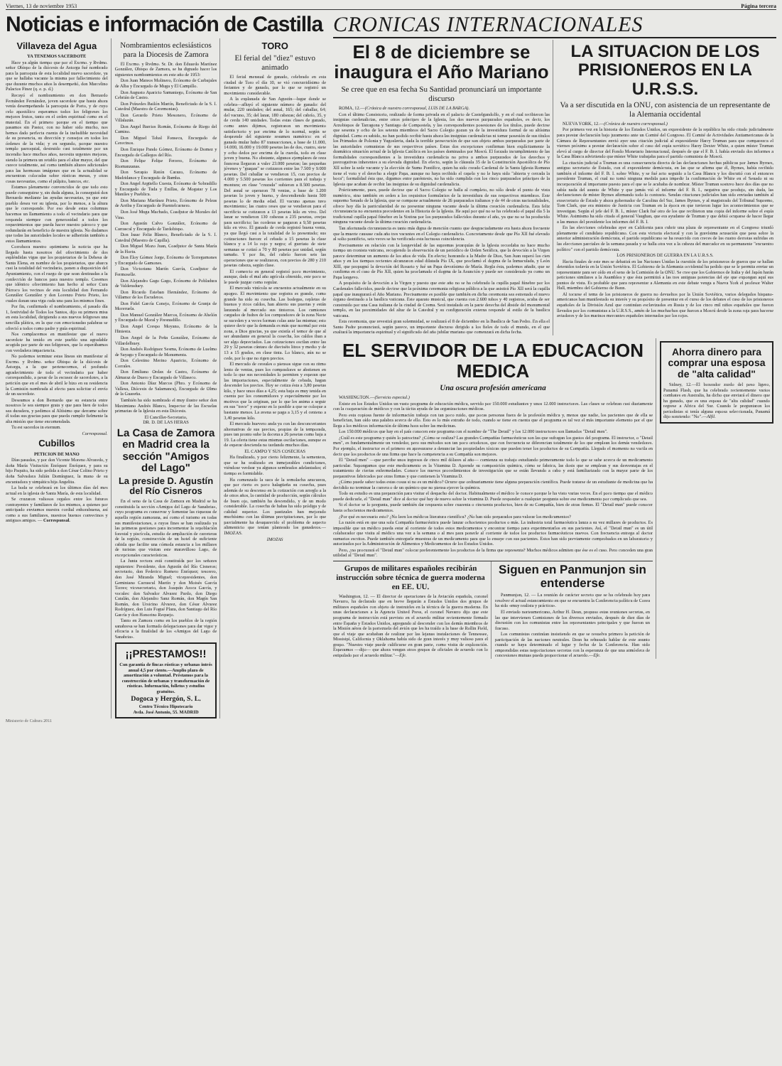Viernes, 13 de noviembre 1953 Página tercera
Noticias e información de Castilla
Villaveza del Agua
YA TENEMOS SACERDOTE
Hace ya algún tiempo que por el Excmo. y Rvdmo. señor Obispo de la diócesis de Astorga fué nombrado para la parroquia de esta localidad nuevo sacerdote, ya que se hallaba vacante la misma por fallecimiento del que durante muchos años la desempeñó, don Marcelino Palacios Finez (q. e. p. d.)
Recayó el nombramiento en don Bernardo Fernández Fernández, joven sacerdote que hasta ahora venía desempeñando la parroquia de Porto, y de cuyo celo apostólico esperamos todos los feligreses los mejores frutos, tanto en el orden espiritual como en el material. En el primero porque en el tiempo que pasamos sin Pastor, con no haber sido mucho, nos hemos dado perfecta cuenta de la ineludible necesidad de su presencia, su dirección y consejos en todos los órdenes de la vida; y en segundo, porque nuestro templo parroquial, destruido casi totalmente por un incendio hace muchos años, necesita urgentes mejoras, siendo la primera un retablo para el altar mayor, del que carece totalmente, así como también altares adicionales para las hermosas imágenes que en la actualidad se encuentran colocadas sobre rústicas mesas, y otras cosas necesarias, como el púlpito, bancos, etc.
Estamos plenamente convencidos de que todo esto puede conseguirse y, sin duda alguna, la conseguirá don Bernardo mediante las ayudas necesarias, ya que este pueblo desea ver su iglesia, por lo menos, a la altura que le corresponde. Por eso desde estas columnas hacemos un llamamiento a todo el vecindario para que responda siempre con generosidad a todos los requerimientos que pueda hacer nuestro párroco y que redundarán en beneficio de nuestra iglesia. No dudamos que todas las autoridades locales se adherirán también a estos llamamientos.
Corrobora nuestro optimismo la noticia que ha llegado hasta nosotros del ofrecimiento de dos espléndidas vigas que los propietarios de la Dehesa de Santa Elena, en nombre de los propietarios, que abarca casi la totalidad del vecindario, ponen a disposición del Ayuntamiento, con el ruego de que sean destinadas a la confección de bancos para nuestro templo. Creemos que idéntico ofrecimiento han hecho al señor Cura Párroco los vecinos de esta localidad don Fernando González González y don Lorenzo Prieto Prieto, los cuales donan una viga cada uno para los mismos fines.
Por fin, confirmado el nombramiento, el pasado día 1, festividad de Todos los Santos, dijo su primera misa en esta localidad, dirigiendo a sus nuevos feligreses una sencilla plática, en la que con emocionadas palabras se ofreció a todos como padre y guía espiritual.
Nos complacemos en manifestar que el nuevo sacerdote ha tenido en este pueblo una agradable acogida por parte de sus feligreses, que lo esperábamos con verdadera impaciencia.
No podemos terminar estas líneas sin manifestar al Excmo. y Rvdmo. señor Obispo de la diócesis de Astorga, a la que pertenecemos, el profundo agradecimiento de todo el vecindario por haber correspondido, a pesar de la escasez de sacerdotes, a la petición que en el mes de abril le hizo en su residencia la Comisión nombrada al efecto para solicitar el envío de un sacerdote.
Deseamos a don Bernardo que su estancia entre nosotros le sea siempre grata y que para bien de todos sea duradera, y pedimos al Altísimo que derrame sobre él todas sus gracias para que pueda cumplir fielmente la alta misión que tiene encomendada.
Tu est sacerdos in eternum.
Corresponsal.
Cubillos
PETICION DE MANO
Días pasados, y por don Vicente Moreno Alvaredo, y doña María Visitación Enríquez Enríquez, y para su hijo Paquito, ha sido pedida a don César Colino Prieto y doña Salvadora Julián Domínguez, la mano de su encantadora y simpática hija Angelita.
La boda se celebrará en los últimos días del mes actual en la iglesia de Santa María, de esta localidad.
Se cruzaron valiosos regalos entre los futuros contrayentes y familiares de los mismos, a quienes por anticipado enviamos nuestra cordial enhorabuena, así como a sus familiares, nuestros buenos convecinos y antiguos amigos. — Corresponsal.
Nombramientos eclesiásticos para la Diocesis de Zamora
El Excmo. y Rvdmo. Sr. Dr. don Eduardo Martínez González, Obispo de Zamora, se ha dignado hacer los siguientes nombramientos en este año de 1953:
Don Juan Mateos Molinero, Ecónomo de Carbajales de Alba y Encargado de Muga y El Campillo.
Don Augusto Aparicio Samaniego, Ecónomo de San Cebrián de Castro.
Don Práxedes Bailón Martín, Beneficiado de la S. I. Catedral (Maestro de Ceremonias).
Don Gerardo Prieto Mesonero, Ecónomo de Villalazán.
Don Angel Barrios Román, Ecónomo de Riego del Camino.
Don Miguel Tobal Fonseca, Encargado de Cerecinos.
Don Enrique Pando Gómez, Ecónomo de Domez y Encargado de Gallegos del Río.
Don Felipe Felipe Ferrero, Ecónomo de Riomanzanas.
Don Serapio Ratón Carazo, Ecónomo de Madridanos y Encargado de Bamba.
Don Angel Argüello Cuesta, Ecónomo de Sobradillo y Encargado de Tuda y Enillas, de Mogatar y Los Maniles y Pueblica.
Don Mariano Martínez Prieto, Ecónomo de Peleas de Arriba y Encargado de Fuentelcarnero.
Don José Muga Machado, Coadjutor de Morales del Vino.
Don Agustín Calvo González, Ecónomo de Carrascal y Encargado de Tardobispo.
Don Isaac Feliz Blanco, Beneficiado de la S. I. Catedral (Maestro de Capilla).
Don Miguel Mozo Juan, Coadjutor de Santa María de la Horta.
Don Eloy Gómez Jorge, Ecónomo de Torregamones y Encargado de Gamones.
Don Victoriano Martín García, Coadjutor de Fermoselle.
Don Alejandro Gago Gago, Ecónomo de Pobladura de Valderaduey.
Don Ricardo Esteban Hernández, Ecónomo de Villamor de los Escuderos.
Don Fidel García Conejo, Ecónomo de Granja de Moreruela.
Don Manuel González Marcos, Ecónomo de Abelón y Encargado de Moral y Fresnadillo.
Don Angel Crespo Moyano, Ecónomo de la Hiniesta.
Don Angel de la Peña González, Ecónomo de Villardelbuey.
Don Andrés Rodríguez Sesma, Ecónomo de Luelmo de Sayago y Encargado de Monumenta.
Don Celestino Merino Aparicio, Ecónomo de Corrales.
Don Emiliano Ordax de Castro, Ecónomo de Almaraz de Duero y Encargado de Villaseco.
Don Antonio Díaz Marcos (Phro. y Ecónomo de Vallesa, Diócesis de Salamanca), Encargado de Olmo de la Guareña.
También ha sido nombrado el muy ilustre señor don Maximiano Andrés Blanco, Inspector de las Escuelas primarias de la Iglesia en esta Diócesis.
El Canciller-Secretario,
DR. D. DE LAS HERAS
La Casa de Zamora en Madrid crea la sección "Amigos del Lago"
La preside D. Agustín del Río Cisneros
En el seno de la Casa de Zamora en Madrid se ha constituido la sección «Amigos del Lago de Sanabria», cuyo programa es conservar y fomentar las riquezas de aquella región zamorana, así como el turismo en todas sus manifestaciones, a cuyos fines se han realizado ya las primeras gestiones para incrementar la repoblación forestal y piscícola, estudio de ampliación de carreteras de la región, construcción de un hotel de suficiente cabida que facilite una cómoda estancia a los millares de turistas que visitan este maravilloso Lago, de excepcionales características.
La Junta rectora está constituída por los señores siguientes: Presidente, don Agustín del Río Cisneros; secretario, don Federico Romero Enríquez; tesorero, don José Miranda Miguel; vicepresidentes, don Geminiano Carrascal Martín y don Moisés García Torres; vicesecretario, don Joaquín Aroca García, y vocales: don Salvador Alvarez Pardo, don Diego Catalán, don Alejandro Sanz Román, don Magín San Román, don Ursicino Alvarez, don César Alvarez Rodríguez, don Luis Fogué Plaza, don Santiago del Río García y don Honorino Requejo.
Tanto en Zamora como en los pueblos de la región sanabresa se han formado delegaciones para dar vigor y eficacia a la finalidad de los «Amigos del Lago de Sanabria».
¡¡PRESTAMOS!!
Con garantía de fincas rústicas y urbanas intrés anual 4,5 por ciento.—Amplio plazo de amortización a voluntad. Préstamos para la construcción de urbanas y transformación de rústicas. Información, folletos y estudios gratuitos.
Dogoca y Hergón, S. L.
Centro Técnico Hipotecario
Avda. José Antonio, 55. MADRID
TORO
El ferial del "diez" estuvo animado
El ferial mensual de ganado, celebrado en esta ciudad de Toro el día 10, se vió concurridísimo de feriantes y de ganado, por lo que se registró un movimiento considerable.
A la explanada de San Agustín—lugar donde se celebra—afluyó el siguiente número de ganado: del mular, 220 unidades; del asnal, 165; del caballar, 64; del vacuno, 35; del lanar, 180 cabezas; del cabrío, 35, y de cerda 140 unidades. Todas estas clases de ganado, como antes dijimos, registraron un movimiento satisfactorio y por encima de lo normal, según se desprende del siguiente resumen numérico: en el ganado mular hubo 87 transacciones, a base de 11.000, 14.000, 16.000 y 19.000 pesetas las de dos, cuatro, siete y ocho dedos por encima de la cuerda, todo en clase joven y buena. No obstante, algunos ejemplares de reza francesa llegaron a valer 23.000 pesetas; las pequeñas jóvenes y "guapas" se cotizaron entre las 7.500 y 9.000 pesetas. Del caballar se vendieron 15, con precios de 4.000 y 5.500 pesetas los corrientes para el trabajo y montura; en clase "cruzada" subieron a 8.500 pesetas. Del asnal se operaron 78 ventas, a base de 1.200 pesetas lo joven y bueno, y descendiendo hasta 500 pesetas lo de media edad. El vacuno apenas tuvo movimiento; las cuatro reses que se vendieron para el sacrificio se cotizaron a 13 pesetas kilo en vivo. Del lanar se vendieron 130 cabezas a 235 pesetas, ovejas para sacrificio; las corderas se pagaron a 9,50 pesetas kilo en vivo. El ganado de cerda registró buena venta, ya que llegó casi a la totalidad de lo presentado; sus cotizaciones fueron: el cebado a 15 pesetas la clase blanca y a 14 lo rojo y negro; el gurriato de siete semanas se cotizó a 70 y 80 pesetas por unidad, según tamaño. Y por fin, del cabrío fueron seis las operaciones que se realizaron, con precios de 280 y 210 pesetas cabeza, según clase.
El comercio en general registró poco movimiento, aunque, dado el mal año agrícola obtenido, este poco se le puede juzgar como regular.
El mercado vinícola se encuentra actualmente en su apogeo. El movimiento que registra es grande, como grande ha sido su cosecha. Las bodegas, repletas de buenos y ricos caldos, han abierto sus puertas y están lanzando al mercado sus tintorros. Los camiones cargados de fudres de los compradores de la zona Norte se suceden y a veces forman colas ante las mismas; esto quiere decir que la demanda es más que normal por esta zona, a Dios gracias, ya que existía el temor de que al ser abundante en general la cosecha, los caldos iban a ser algo depreciados. Las cotizaciones oscilan entre las 29 y 32 pesetas cántaro de dieciséis litros y medio y de 13 a 15 grados, en clase tinta. Lo blanco, aún no se cede, por lo que no rigen precios.
El mercado de cereales o piensos sigue con su ritmo lento de ventas, pues los compradores se abstienen en todo lo que sus necesidades lo permiten y esperan que las importaciones, especialmente de cebada, hagan descender los precios. Hoy se cotiza ésta a 3,80 pesetas kilo, y hace unos días a 4,25; esta baja es muy tenida en cuenta por los consumidores y especialmente por los motivos que la originan, por lo que les anima a seguir en sus "trece" y esperar en lo posible a que se coloque a bastante menos. La avena se paga a 3,15 y el centeno a 3,40 pesetas kilo.
El mercado huevero anda ya con las desconcertantes alternativas de sus precios, propias de la temporada, pues tan pronto sube la docena a 26 pesetas como baja a 19. La oferta tiene estas mismas oscilaciones, aunque es de esperar descienda no tardando muchos días.
EL CAMPO Y SUS COSECHAS
Ha finalizado, y por cierto felizmente, la sementera, que se ha realizado en inmejorables condiciones, viéndose verdear ya algunos sembrados adelantados; el tiempo es formidable.
Ha comenzado la saca de la remolacha azucarera, que por cierto es poco halagüeña su cosecha, pues además de su descenso en la cotización con arreglo a la de otros años, la cantidad de producción, según cálculos de buen ojo, también ha descendido, y de un modo considerable. La cosecha de habas ha sido pródiga y de calidad superior. Los pastizales han mejorado muchísimo con las últimas precipitaciones, por lo que parcialmente ha desaparecido el problema de aspecto alimenticio que tenían planteado los ganaderos.—IMOZAS.
IMOZAS
CRONICAS INTERNACIONALES
El 8 de diciembre se inaugura el Año Mariano
Se cree que en esa fecha Su Santidad pronunciará un importante discurso
ROMA, 12.—(Crónica de nuestro corresponsal, LUIS DE LA BARGA).
Con el último Consistorio, realizado de forma privada en el palacio de Castelgandolfo, y en el cual recibieron las insignias cardenalicias, entre otros príncipes de la Iglesia, los dos nuevos purpurados españoles, es decir, los Arzobispos de Tarragona y Santiago de Compostela, y las correspondientes posesiones de los títulos, puede decirse que sesenta y ocho de los setenta miembros del Sacro Colegio gozan ya de la investidura formal de su altísima dignidad. Como es sabido, no han podido recibir hasta ahora las insignias cardenalicias ni tomar posesión de sus títulos los Primados de Polonia y Yugoslavia, dada la terrible persecución de que son objeto ambos purpurados por parte de las autoridades comunistas de sus respectivos países. Estas dos excepciones confirman bien explícitamente la dramática situación actual de la Iglesia Católica en los países dominados por Moscú. El forzado incumplimiento de las formalidades correspondientes a la investidura cardenalicia no priva a ambos purpurados de los derechos y prerrogativas inherentes a su elevada dignidad. En efecto, según la cláusula 35 de la Constitución Apostólica de Pío XII sobre la sede vacante y la elección de Sumo Pontífice, quien ha sido creado Cardenal de la Santa Iglesia Romana tiene el voto y el derecho a elegir Papa, aunque no haya recibido el capelo y no le haya sido "abierta y cerrada la boca"; formalidad ésta que, digamos entre paréntesis, no ha sido cumplida con los cinco purpurados príncipes de la Iglesia que acaban de recibir las insignias de su dignidad cardenalicia.
Prácticamente, pues, puede decirse que el Sacro Colegio se halla al completo, no sólo desde el punto de vista numérico, sino también en orden a los requisitos formularios de la investidura de sus respectivos miembros. Este supremo Senado de la Iglesia, que se compone actualmente de 26 purpurados italianos y de 44 de otras nacionalidades, ofrece hoy día la particularidad de no presentar ninguna vacante desde la última creación cardenalicia. Esta feliz circunstancia no encuentra precedentes en la Historia de la Iglesia. He aquí por qué no se ha celebrado el papal día 5 la tradicional capilla papal fúnebre en la Sixtina por los purpurados fallecidos durante el año, ya que no se ha producido ninguna vacante desde la última creación cardenalicia.
Tan afortunada circunstancia es tanto más digna de mención cuanto que desgraciadamente era hasta ahora frecuente que la muerte causase cada año tres vacantes en el Colegio cardenalicio. Concretamente desde que Pío XII fué elevado al solio pontificio, seis veces se ha verificado esta luctuosa coincidencia.
Precisamente en relación con la longevidad de las supremas jerarquías de la Iglesia recordaba no hace mucho tiempo un cronista vaticano, recogiendo la observación de un periódico de Orden Seráfica, que la devoción a la Virgen parece determinar un aumento de los años de vida. En efecto; honrando a la Madre de Dios, San Juan superó los cien años y en los tiempos recientes alcanzaron edad dilatada Pío IX, que proclamó el dogma de la Inmaculada, y León XIII, que propugnó la devoción del Rosario y fué un Papa devotísimo de María. Regla ésta, podemos añadir, que se confirma en el caso de Pío XII, quien ha proclamado el dogma de la Asunción y puede ser considerado ya como un Papa longevo.
A propósito de la devoción a la Virgen y puesto que este año no se ha celebrado la capilla papal fúnebre por los Cardenales fallecidos, puede decirse que la próxima ceremonia religiosa pública a la que asistirá Pío XII será la capilla papal que inaugurará el Año Mariano. Precisamente es posible que también en dicha ceremonia sea estrenado el nuevo órgano destinado a la basílica vaticana. Este aparato musical, que cuenta con 2.600 tubos y 40 registros, acaba de ser construido por una Casa italiana de la ciudad de Crema. Será instalado en la parte derecha del ábside del monumental templo, en las proximidades del altar de la Catedral y su configuración externa responde al estilo de la basílica vaticana.
Esta ceremonia, que revestirá gran solemnidad, se realizará el 8 de diciembre en la Basílica de San Pedro. En ella el Santo Padre pronunciará, según parece, un importante discurso dirigido a los fieles de todo el mundo, en el que exaltará la importancia espiritual y el significado del año jubilar mariano que comenzará en dicha fecha.
LA SITUACION DE LOS PRISIONEROS EN LA U.R.S.S.
Va a ser discutida en la ONU, con asistencia de un representante de la Alemania occidental
NUEVA YORK, 12.—(Crónica de nuestro corresponsal.)
Por primera vez en la historia de los Estados Unidos, un expresidente de la república ha sido citado judicialmente para prestar declaración bajo juramento ante un Comité del Congreso. El Comité de Actividades Antiamericanas de la Cámara de Representantes envió ayer una citación judicial al expresidente Harry Truman para que comparezca el viernes próximo a prestar declaración sobre el caso del espía soviético Harry Dexter White, a quien míster Truman elevó al cargo de director del Fondo Monetario Internacional, después de que el F. B. I. había enviado dos informes a la Casa Blanca advirtiendo que míster White trabajaba para el partido comunista de Moscú.
La citación judicial a Truman es una consecuencia directa de las declaraciones hechas públicas por James Byrnes, antiguo secretario de Estado, con el expresidente demócrata, en las que se afirma que él, Byrnes, había recibido también el informe del F. B. I. sobre White, y se fué acto seguido a la Casa Blanca y los discutió con el entonces presidente Truman, el cual no tomó ninguna medida para impedir la confirmación de White en el Senado ni su incorporación al importante puesto para el que se le acababa de nombrar. Míster Truman sostuvo hace dos días que no sabía nada del asunto de White y que jamás vió el informe del F. B. I., negativa que produjo, sin duda, las declaraciones de míster Byrnes afirmando todo lo contrario. Sendas citaciones judiciales han sido enviadas también al exsecretario de Estado y ahora gobernador de Carolina del Sur, James Byrnes, y al magistrado del Tribunal Supremo, Tom Clark, que era ministro de Justicia con Truman en la época en que tuvieron lugar los acontecimientos que se investigan. Según el jefe del F. B. I., míster Clark fué otro de los que recibieron una copia del informe sobre el espía White. Asimismo ha sido citado el general Vaughan, que era ayudante de Truman y que debió ocuparse de hacer llegar a las manos del presidente los informes del F. B. I.
En las elecciones celebradas ayer en California para cubrir una plaza de representante en el Congreso triunfó plenamente el candidato republicano. Con esta victoria electoral y con la gravísima acusación que pesa sobre la anterior administración demócrata, el partido republicano se ha resarcido con creces de las cuatro derrotas sufridas en las elecciones parciales de la semana pasada y se halla otra vez a la cabeza del marcador en su permanente "encuentro político" con el partido demócrata.
LOS PRISIONEROS DE GUERRA EN LA U.R.S.S.
Hacia finales de este mes se debatirá en las Naciones Unidas la cuestión de los prisioneros de guerra que se hallan detenidos todavía en la Unión Soviética. El Gobierno de la Alemania occidental ha pedido que se le permita enviar un representante para ser oído en el seno de la Comisión de la ONU. Se cree que los Gobiernos de Italia y del Japón harán peticiones similares a la Asamblea y que ésta permitirá a las tres antiguas potencias del eje que expongan aquí sus puntos de vista. Es probable que para representar a Alemania en este debate venga a Nueva York el profesor Walter Hall, miembro del Gobierno de Bonn.
Al tocarse el tema de los prisioneros de guerra no devueltos por la Unión Soviética, varios delegados hispano-americanos han manifestado su interés y su propósito de presentar en el curso de los debates el caso de los prisioneros españoles de la División Azul que continúan esclavizados en Rusia y de los cinco mil niños españoles que fueron llevados por los comunistas a la U.R.S.S., amén de los muchachos que fueron a Moscú desde la zona roja para hacerse aviadores y de los marinos mercantes españoles internados por los rojos.
EL SERVIDOR DE LA EDUCACION MEDICA
Una oscura profesión americana
WASHINGTON.—(Servicio especial.)
Existe en los Estados Unidos un vasto programa de educación médica, servido por 150.000 estudiantes y unos 12.000 instructores. Las clases se celebran casi diariamente con la cooperación de médicos y con la tácita ayuda de las organizaciones médicas.
Pero esta copiosa fuente de información trabaja con tan poco ruido, que pocas personas fuera de la profesión médica y, menos que nadie, los pacientes que de ella se benefician, han oído una palabra acerca de ello. Esto es lo más extraño de todo, cuando se tiene en cuenta que el programa es tal vez el más importante elemento por el que llega a los médicos información de última hora sobre las medicinas.
Los 150.000 médicos que hay en el país conocen este programa con el nombre de "The Detail" y los 12.000 instructores son llamados "Detail men".
¿Cuál es este programa y quién lo patrocina? ¿Cómo se realiza? Las grandes Compañías farmacéuticas son las que sufragan los gastos del programa. El instructor, o "Detail men", es fundamentalmente un vendedor, pero sus métodos son tan poco ortodoxos, que con frecuencia se diferencian totalmente de los que emplean los demás vendedores. Por ejemplo, el instructor es el primero en apresurarse a denunciar las propiedades tóxicas que pueden tener los productos de su Compañía. Llegado el momento no vacila en decir que los productos de una firma que hace la competencia a su Compañía son mejores.
El "Detail men" —que percibe unos ingresos de cinco mil dólares al año— comienza su trabajo estudiando primeramente todo lo que se sabe acerca de un medicamento particular. Supongamos que este medicamento es la Vitamina D. Aprende su composición química, cómo se fabrica, las dosis que se emplean y sus desventajas en el tratamiento de ciertas enfermedades. Conoce los nuevos procedimientos de investigación que se están llevando a cabo y está familiarizado con la mayor parte de los preparativos fabricados por otras firmas y que contienen la Vitamina D.
¿Cómo puede saber todas estas cosas si no es un médico? Ocurre que ordinariamente tiene alguna preparación científica. Puede tratarse de un estudiante de medicina que ha decidido no terminar la carrera o de un químico que no piensa ejercer la química.
Todo su estudio es una preparación para visitar el despacho del doctor. Habitualmente el médico le conoce porque le ha visto varias veces. En el poco tiempo que el médico puede dedicarle, el "Detail man" dice al doctor qué hay de nuevo sobre la vitamina D. Puede responder a cualquier pregunta sobre ese medicamento por complicado que sea.
Si el doctor se lo pregunta, puede también dar respuesta sobre cuarenta o cincuenta productos, bien de su Compañía, bien de otras firmas. El "Detail man" puede conocer hasta ochocientos medicamentos.
¿Por qué es necesario esto? ¿No leen los médicos literatura científica? ¿No han sido preparados para valorar los medicamentos?
La razón está en que una sola Compañía farmacéutica puede lanzar ochocientos productos o más. La industria total farmacéutica lanza a su vez millares de productos. Es imposible que un médico pueda estar al corriente de todos estos medicamentos y encontrar tiempo para experimentarlos en sus pacientes. Así, el "Detail man" es un útil colaborador que visita al médico una vez a la semana o al mes para ponerle al corriente de todos los productos farmacéuticos nuevos. Con frecuencia entrega al doctor sumarios escritos. Puede también entregarle muestras de un medicamento para que lo ensaye con sus pacientes. Estos han sido previamente comprobados en un laboratorio y autorizados por la Administración de Alimentos y Medicamentos de los Estados Unidos.
Pero, ¿no procurará el "Detail man" colocar preferentemente los productos de la firma que representa? Muchos médicos admiten que ése es el caso. Pero conceden una gran utilidad al "Detail man".
Grupos de militares españoles recibirán instrucción sobre técnica de guerra moderna en EE. UU.
Washington, 12. — El director de operaciones de la Aviación española, coronel Navarro, ha declarado que en breve llegarán a Estados Unidos dos grupos de militares españoles con objeto de instruirles en la técnica de la guerra moderna. En unas declaraciones a la Agencia United Press, el coronel Navarro dijo que este programa de instrucción está previsto en el acuerdo militar recientemente firmado entre España y Estados Unidos, agregando al descender con los demás miembros de la Misión aérea de la portezuela del avión que les ha traído a la base de Rollin Field, que el viaje que acababan de realizar por las lejanas instalaciones de Tennessee, Missisipí, California y Oklahoma había sido de gran interés y muy valioso para el grupo. "Nuestro viaje puede calificarse en gran parte, como visita de exploración. Esperamos —dijo— que ahora vengan otros grupos de oficiales de acuerdo con lo estipulado por el acuerdo militar."—Efe.
Siguen en Panmunjon sin entenderse
Panmunjon, 12. — La reunión de carácter secreto que se ha celebrado hoy para resolver el actual estancamiento en que se encuentra la Conferencia política de Corea ha sido «muy realista y práctica».
El enviado norteamericano, Arthur H. Dean, propuso estas reuniones secretas, en las que intervienen Comisiones de los diversos enviados, después de diez días de discusión con los comunistas entre los representantes principales y que fueron un fracaso.
Los comunistas continúan insistiendo en que se resuelva primero la petición de participación de las naciones neutrales. Dean ha rehusado hablar de este asunto cuando se haya determinado el lugar y fecha de la Conferencia. Han sido emprendidas estas negociaciones secretas con la esperanza de que una atmósfera de concesiones mutuas pueda proporcionar el acuerdo.—Efe.
Ahorra dinero para comprar una esposa de "alta calidad"
Sidney, 12.—El boxeador zurdo del peso ligero, Panamá Flash, que ha celebrado recientemente varios combates en Australia, ha dicho que enviará el dinero que ha ganado, que es una esposa de "alta calidad" cuando regrese a Africa del Sur. Cuando le preguntaron los periodistas si tenía alguna esposa seleccionada, Panamá dijo sonriendo: "No".—Alfil.
Ministerio de Cultura 2011